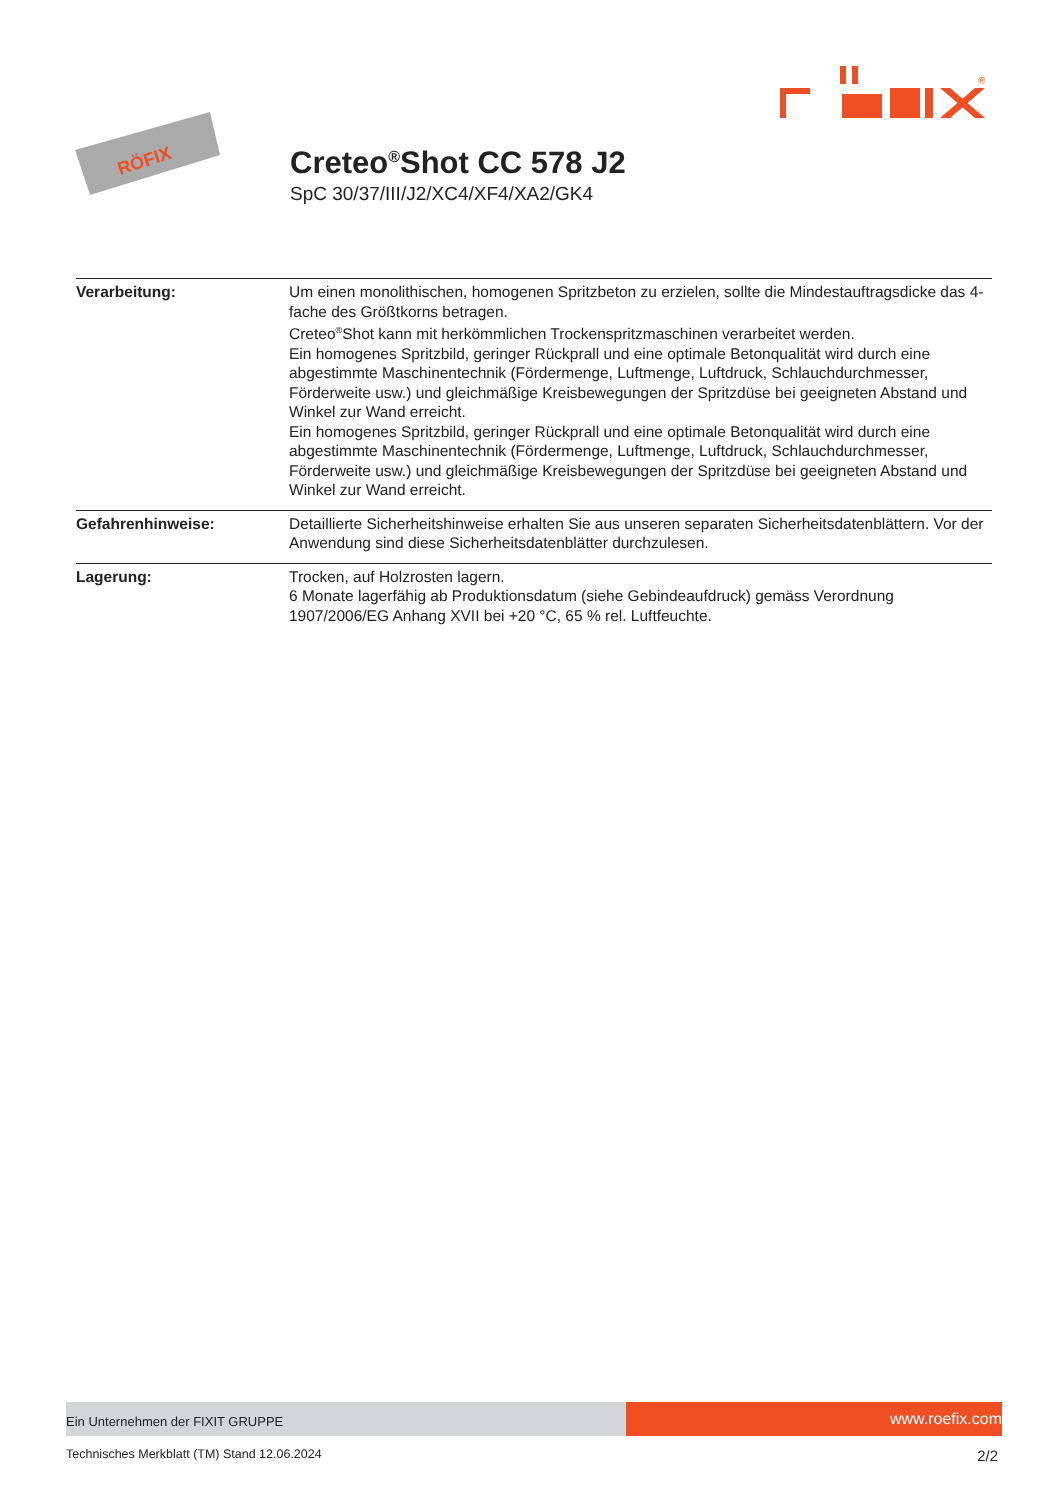®
RÖFIX
Creteo<sup>®</sup>Shot CC 578 J2
SpC 30/37/III/J2/XC4/XF4/XA2/GK4
| Verarbeitung: | Um einen monolithischen, homogenen Spritzbeton zu erzielen, sollte die Mindestauftragsdicke das 4-fache des Größtkorns betragen. Creteo<sup>®</sup>Shot kann mit herkömmlichen Trockenspritzmaschinen verarbeitet werden. Ein homogenes Spritzbild, geringer Rückprall und eine optimale Betonqualität wird durch eine abgestimmte Maschinentechnik (Fördermenge, Luftmenge, Luftdruck, Schlauchdurchmesser, Förderweite usw.) und gleichmäßige Kreisbewegungen der Spritzdüse bei geeigneten Abstand und Winkel zur Wand erreicht. Ein homogenes Spritzbild, geringer Rückprall und eine optimale Betonqualität wird durch eine abgestimmte Maschinentechnik (Fördermenge, Luftmenge, Luftdruck, Schlauchdurchmesser, Förderweite usw.) und gleichmäßige Kreisbewegungen der Spritzdüse bei geeigneten Abstand und Winkel zur Wand erreicht. |
| Gefahrenhinweise: | Detaillierte Sicherheitshinweise erhalten Sie aus unseren separaten Sicherheitsdatenblättern. Vor der Anwendung sind diese Sicherheitsdatenblätter durchzulesen. |
| Lagerung: | Trocken, auf Holzrosten lagern. 6 Monate lagerfähig ab Produktionsdatum (siehe Gebindeaufdruck) gemäss Verordnung 1907/2006/EG Anhang XVII bei +20 °C, 65 % rel. Luftfeuchte. |
Ein Unternehmen der FIXIT GRUPPE
www.roefix.com
Technisches Merkblatt (TM) Stand 12.06.2024 2/2